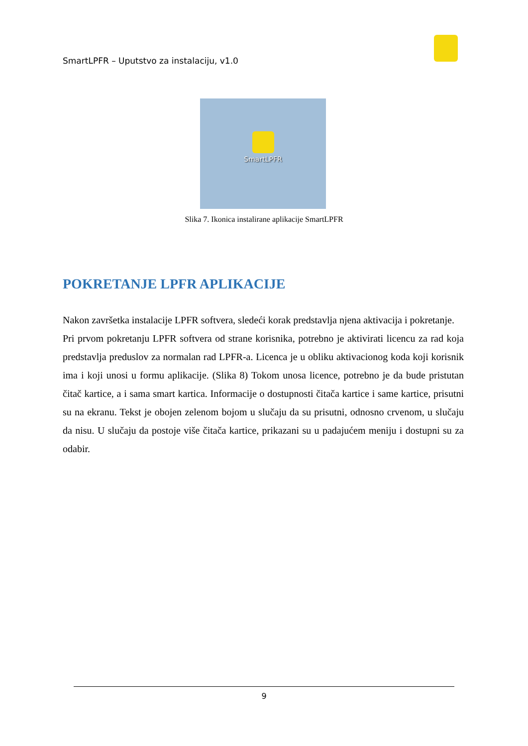SmartLPFR – Uputstvo za instalaciju, v1.0
SmartLPFR
Slika 7. Ikonica instalirane aplikacije SmartLPFR
POKRETANJE LPFR APLIKACIJE
Nakon završetka instalacije LPFR softvera, sledeći korak predstavlja njena aktivacija i pokretanje.
Pri prvom pokretanju LPFR softvera od strane korisnika, potrebno je aktivirati licencu za rad koja predstavlja preduslov za normalan rad LPFR-a. Licenca je u obliku aktivacionog koda koji korisnik ima i koji unosi u formu aplikacije. (Slika 8) Tokom unosa licence, potrebno je da bude pristutan čitač kartice, a i sama smart kartica. Informacije o dostupnosti čitača kartice i same kartice, prisutni su na ekranu. Tekst je obojen zelenom bojom u slučaju da su prisutni, odnosno crvenom, u slučaju da nisu. U slučaju da postoje više čitača kartice, prikazani su u padajućem meniju i dostupni su za odabir.
9